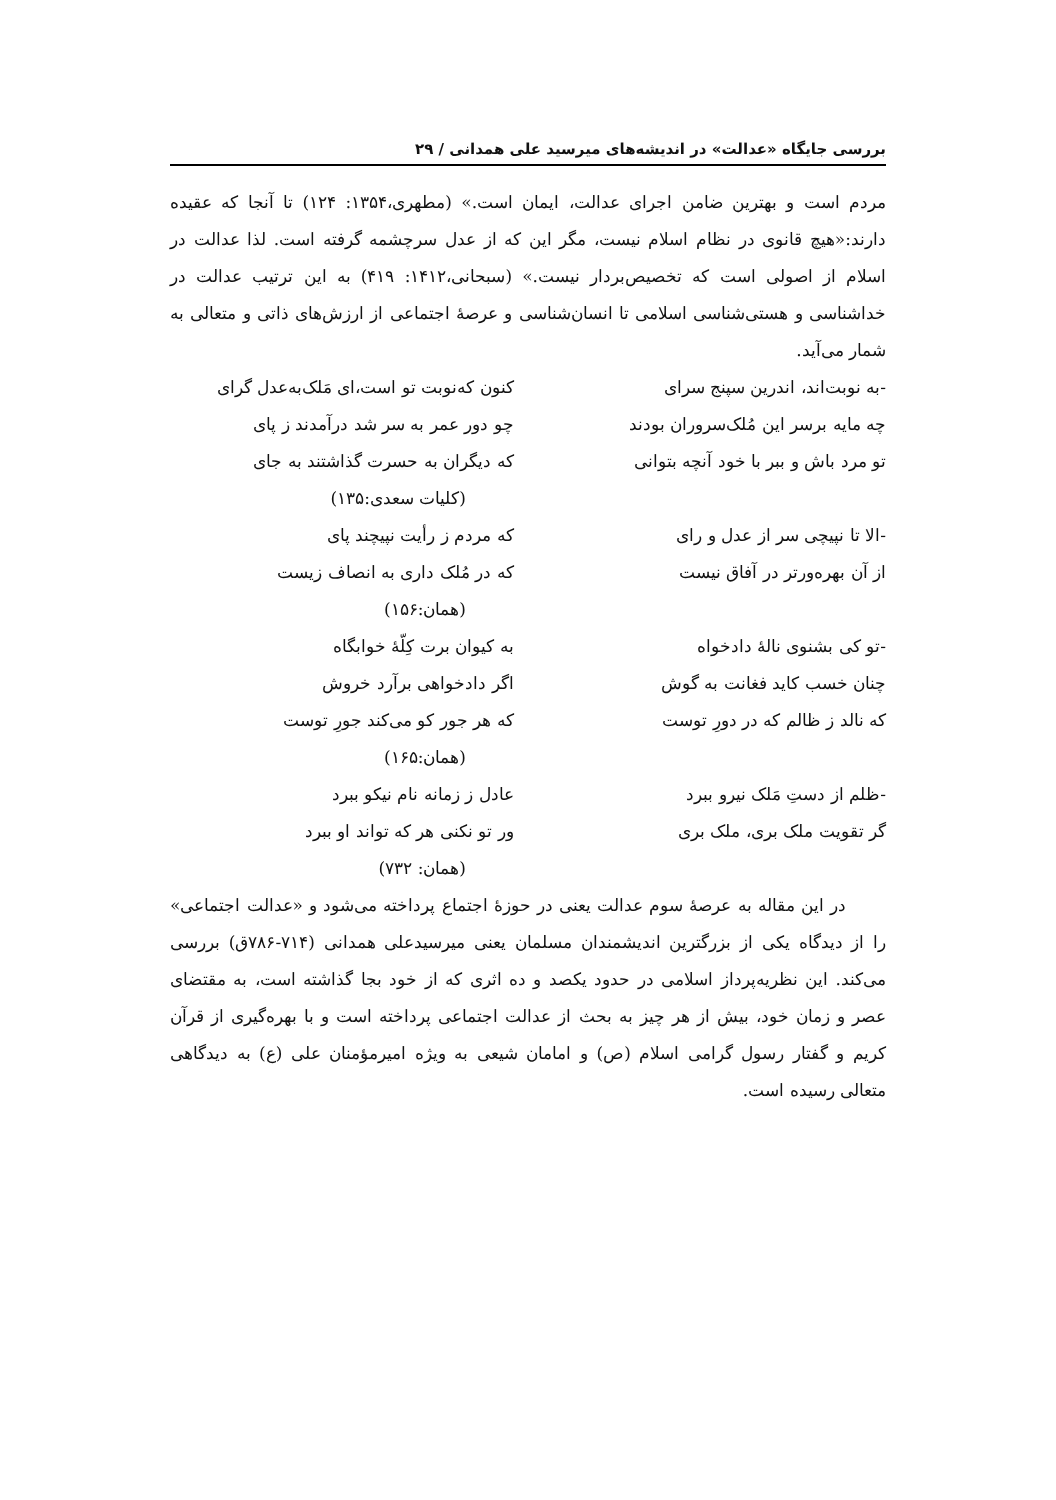بررسی جایگاه «عدالت» در اندیشه‌های میرسید علی همدانی / ۲۹
مردم است و بهترین ضامن اجرای عدالت، ایمان است.» (مطهری،۱۳۵۴: ۱۲۴) تا آنجا که عقیده دارند:«هیچ قانوی در نظام اسلام نیست، مگر این که از عدل سرچشمه گرفته است. لذا عدالت در اسلام از اصولی است که تخصیص‌بردار نیست.» (سبحانی،۱۴۱۲: ۴۱۹) به این ترتیب عدالت در خداشناسی و هستی‌شناسی اسلامی تا انسان‌شناسی و عرصهٔ اجتماعی از ارزش‌های ذاتی و متعالی به شمار می‌آید.
-به نوبت‌اند، اندرین سپنج سرای کنون که‌نوبت تو است،ای مَلک‌به‌عدل گرای
چه مایه برسر این مُلک‌سروران بودند چو دور عمر به سر شد درآمدند ز پای
تو مرد باش و ببر با خود آنچه بتوانی که دیگران به حسرت گذاشتند به جای
(کلیات سعدی:۱۳۵)
-الا تا نپیچی سر از عدل و رای که مردم ز رأیت نپیچند پای
از آن بهره‌ورتر در آفاق نیست که در مُلک داری به انصاف زیست
(همان:۱۵۶)
-تو کی بشنوی نالهٔ دادخواه به کیوان برت کِلّهٔ خوابگاه
چنان خسب کاید فغانت به گوش اگر دادخواهی برآرد خروش
که نالد ز ظالم که در دورِ توست که هر جور کو می‌کند جورِ توست
(همان:۱۶۵)
-ظلم از دستِ مَلک نیرو ببرد عادل ز زمانه نام نیکو ببرد
گر تقویت ملک بری، ملک بری ور تو نکنی هر که تواند او ببرد
(همان: ۷۳۲)
در این مقاله به عرصهٔ سوم عدالت یعنی در حوزهٔ اجتماع پرداخته می‌شود و «عدالت اجتماعی» را از دیدگاه یکی از بزرگترین اندیشمندان مسلمان یعنی میرسیدعلی همدانی (۷۱۴-۷۸۶ق) بررسی می‌کند. این نظریه‌پرداز اسلامی در حدود یکصد و ده اثری که از خود بجا گذاشته است، به مقتضای عصر و زمان خود، بیش از هر چیز به بحث از عدالت اجتماعی پرداخته است و با بهره‌گیری از قرآن کریم و گفتار رسول گرامی اسلام (ص) و امامان شیعی به ویژه امیرمؤمنان علی (ع) به دیدگاهی متعالی رسیده است.